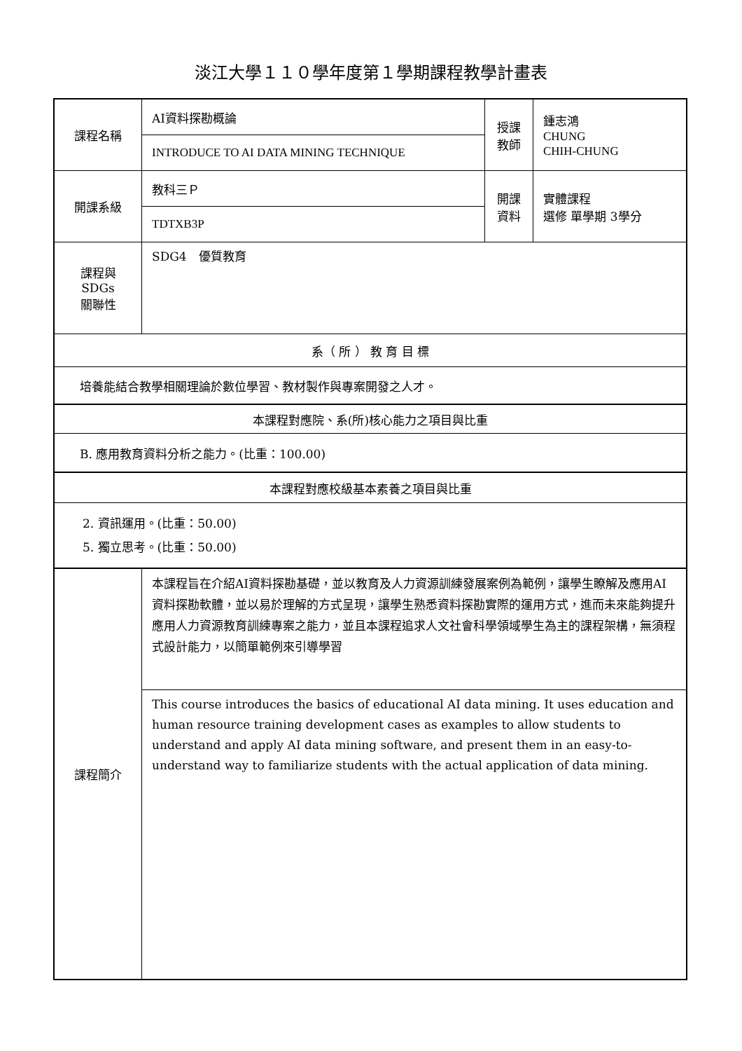淡江大學１１０學年度第１學期課程教學計畫表
| 課程名稱 | AI資料探勘概論 | 授課 教師 | 鍾志鴻 CHUNG CHIH-CHUNG |
| | INTRODUCE TO AI DATA MINING TECHNIQUE | | |
| 開課系級 | 教科三Ｐ | 開課 資料 | 實體課程 選修 單學期 3學分 |
| | TDTXB3P | | |
| 課程與SDGs 關聯性 | SDG4 優質教育 | | |
| 系（ 所 ） 教 育 目 標 | | | |
| 培養能結合教學相關理論於數位學習、教材製作與專案開發之人才。 | | | |
| 本課程對應院、系(所)核心能力之項目與比重 | | | |
| B. 應用教育資料分析之能力。(比重：100.00) | | | |
| 本課程對應校級基本素養之項目與比重 | | | |
| 2. 資訊運用。(比重：50.00) 5. 獨立思考。(比重：50.00) | | | |
| 課程簡介 | 本課程旨在介紹AI資料探勘基礎，並以教育及人力資源訓練發展案例為範例，讓學生瞭解及應用AI資料探勘軟體，並以易於理解的方式呈現，讓學生熟悉資料探勘實際的運用方式，進而未來能夠提升應用人力資源教育訓練專案之能力，並且本課程追求人文社會科學領域學生為主的課程架構，無須程式設計能力，以簡單範例來引導學習 | | |
| | This course introduces the basics of educational AI data mining. It uses education and human resource training development cases as examples to allow students to understand and apply AI data mining software, and present them in an easy-to-understand way to familiarize students with the actual application of data mining. | | |